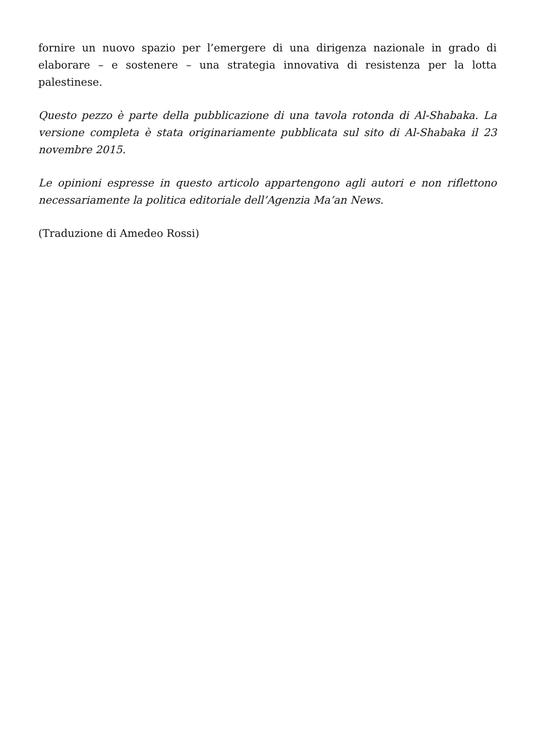fornire un nuovo spazio per l’emergere di una dirigenza nazionale in grado di elaborare – e sostenere – una strategia innovativa di resistenza per la lotta palestinese.
Questo pezzo è parte della pubblicazione di una tavola rotonda di Al-Shabaka. La versione completa è stata originariamente pubblicata sul sito di Al-Shabaka il 23 novembre 2015.
Le opinioni espresse in questo articolo appartengono agli autori e non riflettono necessariamente la politica editoriale dell’Agenzia Ma’an News.
(Traduzione di Amedeo Rossi)